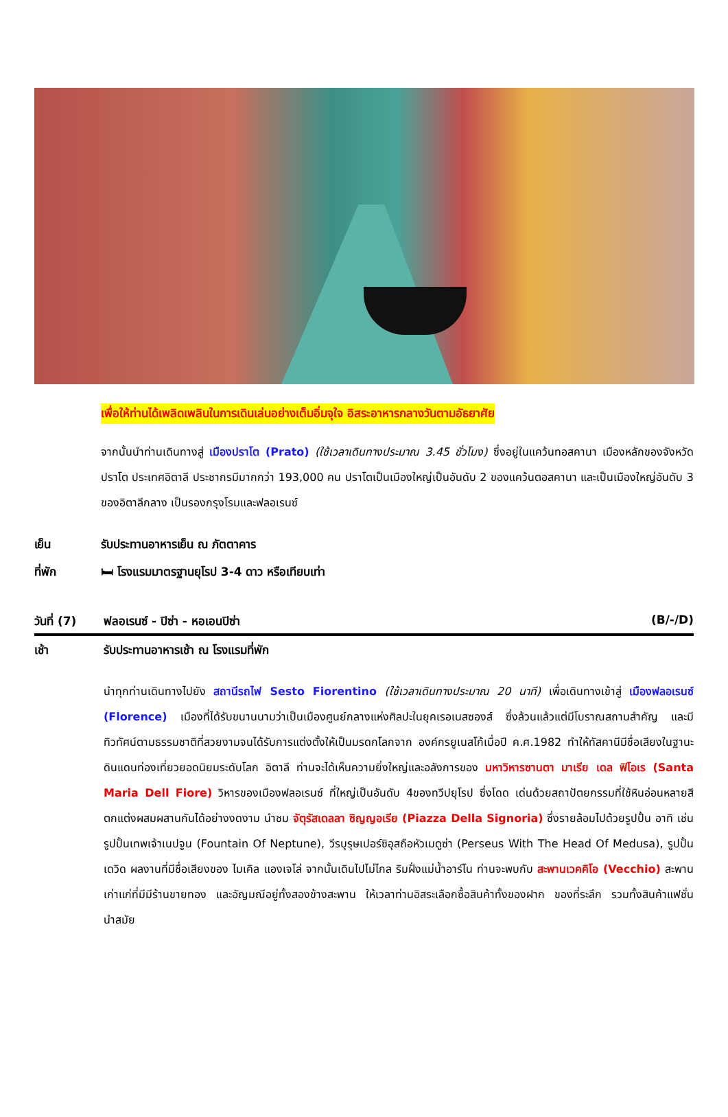เพื่อให้ท่านได้เพลิดเพลินในการเดินเล่นอย่างเต็มอิ่มจุใจ อิสระอาหารกลางวันตามอัธยาศัย
จากนั้นนำท่านเดินทางสู่ เมืองปราโต (Prato) (ใช้เวลาเดินทางประมาณ 3.45 ชั่วโมง) ซึ่งอยู่ในแคว้นทอสคานา เมืองหลักของจังหวัดปราโต ประเทศอิตาลี ประชากรมีมากกว่า 193,000 คน ปราโตเป็นเมืองใหญ่เป็นอันดับ 2 ของแคว้นตอสคานา และเป็นเมืองใหญ่อันดับ 3 ของอิตาลีกลาง เป็นรองกรุงโรมและฟลอเรนซ์
เย็น รับประทานอาหารเย็น ณ ภัตตาคาร
ที่พัก 🛏 โรงแรมมาตรฐานยุโรป 3-4 ดาว หรือเทียบเท่า
วันที่ (7) ฟลอเรนซ์ - ปิซ่า - หอเอนปิซ่า (B/-/D)
เช้า รับประทานอาหารเช้า ณ โรงแรมที่พัก
นำทุกท่านเดินทางไปยัง สถานีรถไฟ Sesto Fiorentino (ใช้เวลาเดินทางประมาณ 20 นาที) เพื่อเดินทางเข้าสู่ เมืองฟลอเรนซ์ (Florence) เมืองที่ได้รับขนานนามว่าเป็นเมืองศูนย์กลางแห่งศิลปะในยุคเรอเนสซองส์ ซึ่งล้วนแล้วแต่มีโบราณสถานสำคัญ และมีทิวทัศน์ตามธรรมชาติที่สวยงามจนได้รับการแต่งตั้งให้เป็นมรดกโลกจาก องค์กรยูเนสโก้เมื่อปี ค.ศ.1982 ทำให้ทัสคานีมีชื่อเสียงในฐานะดินแดนท่องเที่ยวยอดนิยมระดับโลก อิตาลี ท่านจะได้เห็นความยิ่งใหญ่และอลังการของ มหาวิหารซานตา มาเรีย เดล ฟิโอเร (Santa Maria Dell Fiore) วิหารของเมืองฟลอเรนซ์ ที่ใหญ่เป็นอันดับ 4ของทวีปยุโรป ซึ่งโดด เด่นด้วยสถาปัตยกรรมที่ใช้หินอ่อนหลายสีตกแต่งผสมผสานกันได้อย่างงดงาม นำชม จัตุรัสเดลลา ซิญญอเรีย (Piazza Della Signoria) ซึ่งรายล้อมไปด้วยรูปปั้น อาทิ เช่น รูปปั้นเทพเจ้าเนปจูน (Fountain Of Neptune), วีรบุรุษเปอร์ซิอุสถือหัวเมดูซ่า (Perseus With The Head Of Medusa), รูปปั้นเดวิด ผลงานที่มีชื่อเสียงของ ไมเคิล แองเจโล่ จากนั้นเดินไปไม่ไกล ริมฝั่งแม่น้ำอาร์โน ท่านจะพบกับ สะพานเวคคิโอ (Vecchio) สะพานเก่าแก่ที่มีมีร้านขายทอง และอัญมณีอยู่ทั้งสองข้างสะพาน ให้เวลาท่านอิสระเลือกซื้อสินค้าทั้งของฝาก ของที่ระลึก รวมทั้งสินค้าแฟชั่นนำสมัย